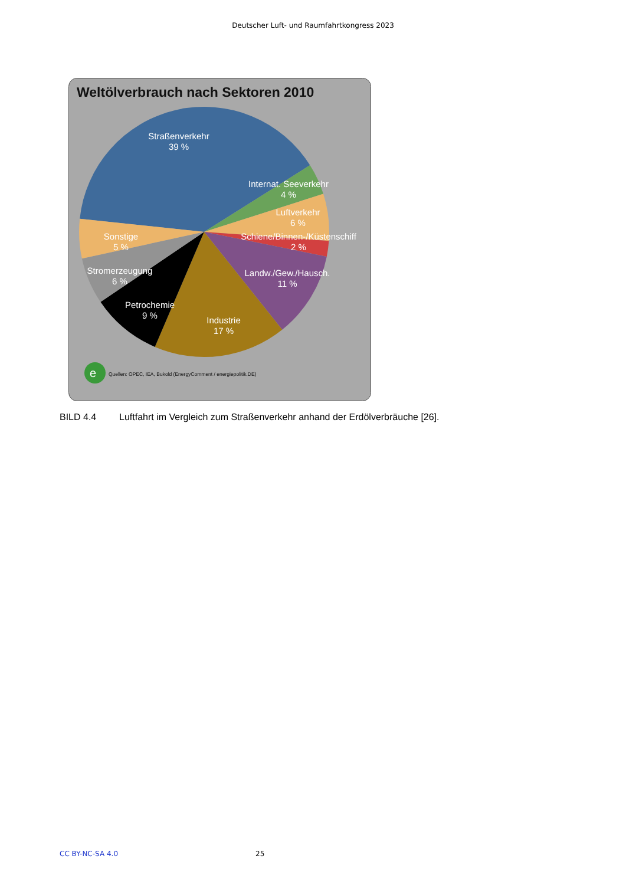Deutscher Luft- und Raumfahrtkongress 2023
Weltölverbrauch nach Sektoren 2010
Straßenverkehr
39 %
Internat. Seeverkehr
4 %
Luftverkehr
6 %
Schiene/Binnen-/Küstenschiff
2 %
Landw./Gew./Hausch.
11 %
Sonstige
5 %
Stromerzeugung
6 %
Petrochemie
9 %
Industrie
17 %
e
Quellen: OPEC, IEA, Bukold (EnergyComment / energiepolitik.DE)
BILD 4.4 Luftfahrt im Vergleich zum Straßenverkehr anhand der Erdölverbräuche [26].
CC BY-NC-SA 4.0 25